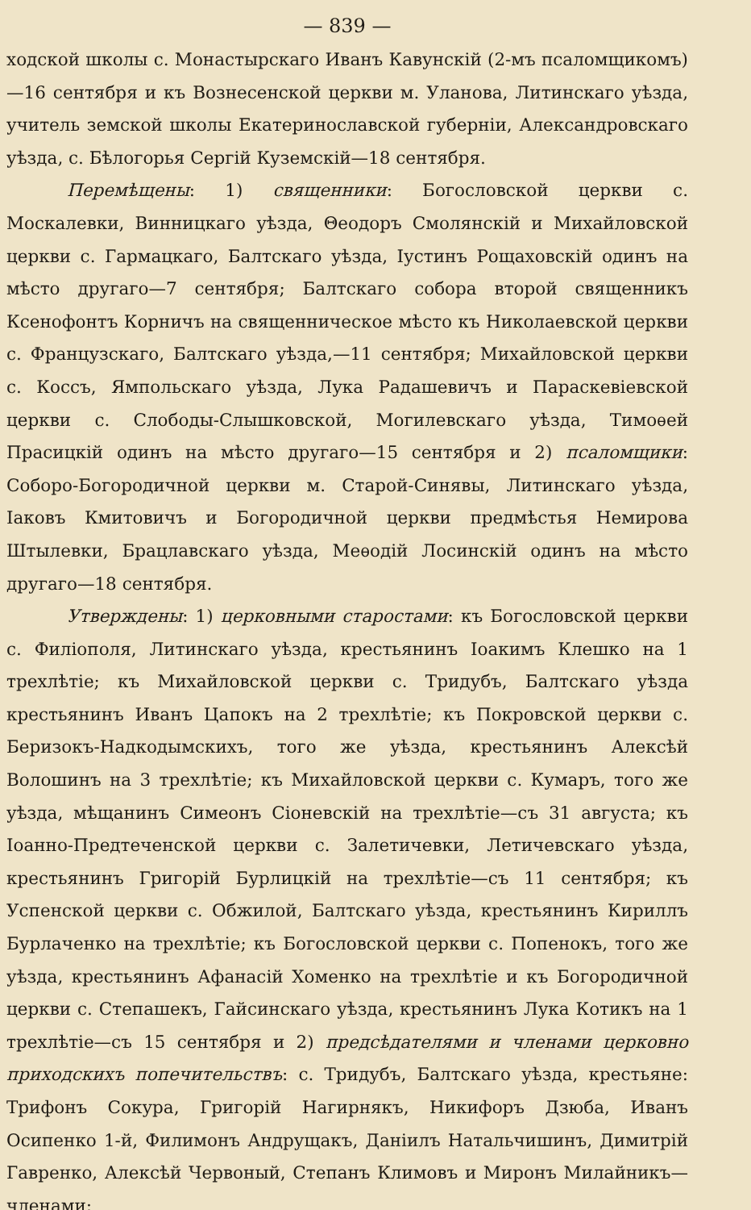— 839 —
ходской школы с. Монастырскаго Иванъ Кавунскій (2-мъ псаломщикомъ)—16 сентября и къ Вознесенской церкви м. Уланова, Литинскаго уѣзда, учитель земской школы Екатеринославской губерніи, Александровскаго уѣзда, с. Бѣлогорья Сергій Куземскій—18 сентября.
Перемѣщены: 1) священники: Богословской церкви с. Москалевки, Винницкаго уѣзда, Θеодоръ Смолянскій и Михайловской церкви с. Гармацкаго, Балтскаго уѣзда, Іустинъ Рощаховскій одинъ на мѣсто другаго—7 сентября; Балтскаго собора второй священникъ Ксенофонтъ Корничъ на священническое мѣсто къ Николаевской церкви с. Французскаго, Балтскаго уѣзда,—11 сентября; Михайловской церкви с. Коссъ, Ямпольскаго уѣзда, Лука Радашевичъ и Параскевіевской церкви с. Слободы-Слышковской, Могилевскаго уѣзда, Тимоѳей Прасицкій одинъ на мѣсто другаго—15 сентября и 2) псаломщики: Соборо-Богородичной церкви м. Старой-Синявы, Литинскаго уѣзда, Іаковъ Кмитовичъ и Богородичной церкви предмѣстья Немирова Штылевки, Брацлавскаго уѣзда, Меѳодій Лосинскій одинъ на мѣсто другаго—18 сентября.
Утверждены: 1) церковными старостами: къ Богословской церкви с. Филіополя, Литинскаго уѣзда, крестьянинъ Іоакимъ Клешко на 1 трехлѣтіе; къ Михайловской церкви с. Тридубъ, Балтскаго уѣзда крестьянинъ Иванъ Цапокъ на 2 трехлѣтіе; къ Покровской церкви с. Беризокъ-Надкодымскихъ, того же уѣзда, крестьянинъ Алексѣй Волошинъ на 3 трехлѣтіе; къ Михайловской церкви с. Кумаръ, того же уѣзда, мѣщанинъ Симеонъ Сіоневскій на трехлѣтіе—съ 31 августа; къ Іоанно-Предтеченской церкви с. Залетичевки, Летичевскаго уѣзда, крестьянинъ Григорій Бурлицкій на трехлѣтіе—съ 11 сентября; къ Успенской церкви с. Обжилой, Балтскаго уѣзда, крестьянинъ Кириллъ Бурлаченко на трехлѣтіе; къ Богословской церкви с. Попенокъ, того же уѣзда, крестьянинъ Афанасій Хоменко на трехлѣтіе и къ Богородичной церкви с. Степашекъ, Гайсинскаго уѣзда, крестьянинъ Лука Котикъ на 1 трехлѣтіе—съ 15 сентября и 2) предсѣдателями и членами церковно приходскихъ попечительствъ: с. Тридубъ, Балтскаго уѣзда, крестьяне: Трифонъ Сокура, Григорій Нагирнякъ, Никифоръ Дзюба, Иванъ Осипенко 1-й, Филимонъ Андрущакъ, Даніилъ Натальчишинъ, Димитрій Гавренко, Алексѣй Червоный, Степанъ Климовъ и Миронъ Милайникъ—членами;